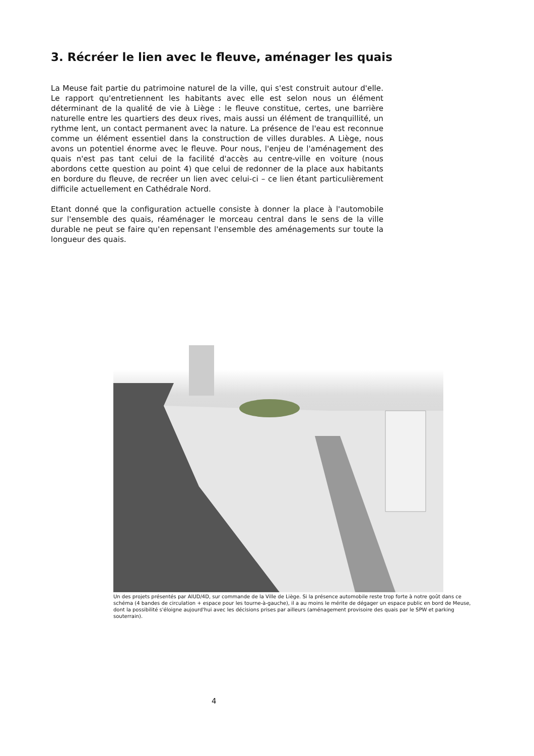3. Récréer le lien avec le fleuve, aménager les quais
La Meuse fait partie du patrimoine naturel de la ville, qui s'est construit autour d'elle. Le rapport qu'entretiennent les habitants avec elle est selon nous un élément déterminant de la qualité de vie à Liège : le fleuve constitue, certes, une barrière naturelle entre les quartiers des deux rives, mais aussi un élément de tranquillité, un rythme lent, un contact permanent avec la nature. La présence de l'eau est reconnue comme un élément essentiel dans la construction de villes durables. A Liège, nous avons un potentiel énorme avec le fleuve. Pour nous, l'enjeu de l'aménagement des quais n'est pas tant celui de la facilité d'accès au centre-ville en voiture (nous abordons cette question au point 4) que celui de redonner de la place aux habitants en bordure du fleuve, de recréer un lien avec celui-ci – ce lien étant particulièrement difficile actuellement en Cathédrale Nord.
Etant donné que la configuration actuelle consiste à donner la place à l'automobile sur l'ensemble des quais, réaménager le morceau central dans le sens de la ville durable ne peut se faire qu'en repensant l'ensemble des aménagements sur toute la longueur des quais.
Un des projets présentés par AIUD/4D, sur commande de la Ville de Liège. Si la présence automobile reste trop forte à notre goût dans ce schéma (4 bandes de circulation + espace pour les tourne-à-gauche), il a au moins le mérite de dégager un espace public en bord de Meuse, dont la possibilité s'éloigne aujourd'hui avec les décisions prises par ailleurs (aménagement provisoire des quais par le SPW et parking souterrain).
4